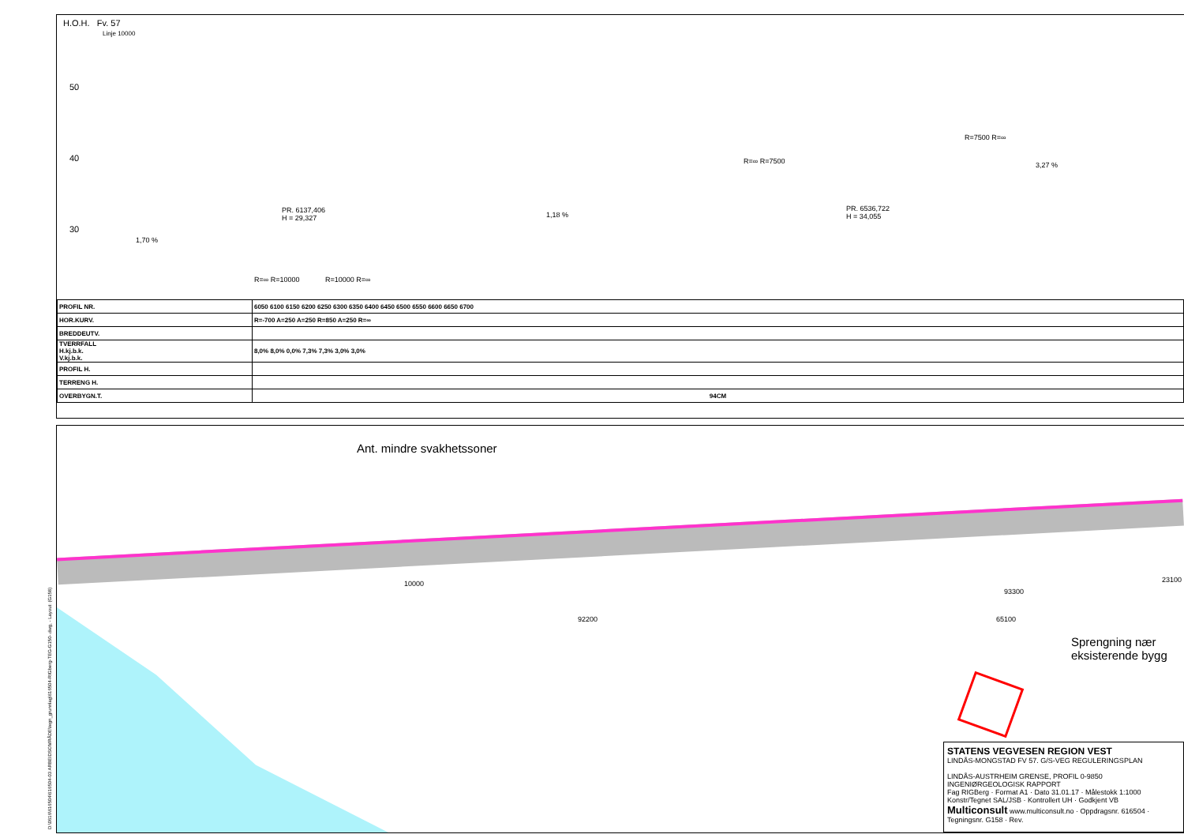H.O.H. Fv. 57
Linje 10000
50
40
30
1,70 %
PR. 6137,406
H = 29,327
1,18 %
PR. 6536,722
H = 34,055
3,27 %
R=∞ R=10000 R=10000 R=∞
R=∞ R=7500
R=7500 R=∞
| PROFIL NR. | 6050 6100 6150 6200 6250 6300 6350 6400 6450 6500 6550 6600 6650 6700 |
| HOR.KURV. | R=-700 A=250 A=250 R=850 A=250 R=∞ |
| BREDDEUTV. | |
| TVERRFALL H.kj.b.k. V.kj.b.k. | 8,0% 8,0% 0,0% 7,3% 7,3% 3,0% 3,0% |
| PROFIL H. | |
| TERRENG H. | |
| OVERBYGN.T. | 94CM |
Ant. mindre svakhetssoner
Sprengning nær
eksisterende bygg
92200
93300
65100
23100
10000
STATENS VEGVESEN REGION VEST
LINDÅS-MONGSTAD FV 57. G/S-VEG REGULERINGSPLAN
LINDÅS-AUSTRHEIM GRENSE, PROFIL 0-9850
INGENIØRGEOLOGISK RAPPORT
Fag RIGBerg · Format A1 · Dato 31.01.17 · Målestokk 1:1000
Konstr/Tegnet SAL/JSB · Kontrollert UH · Godkjent VB
Multiconsult www.multiconsult.no · Oppdragsnr. 616504 · Tegningsnr. G158 · Rev.
D:\0616\616504\616504-03 ARBEIDSOMRÅDE\tegn_grunnlag\616504-RIGberg-TEG-G150-.dwg, - Layout: (G158)